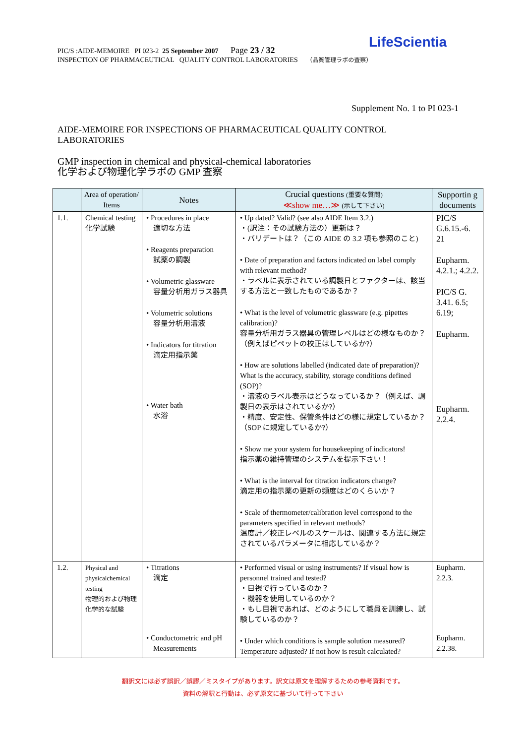PIC/S :AIDE-MEMOIRE PI 023-2 25 September 2007 Page 23 / 32
INSPECTION OF PHARMACEUTICAL QUALITY CONTROL LABORATORIES （品質管理ラボの査察）
LifeScientia
Supplement No. 1 to PI 023-1
AIDE-MEMOIRE FOR INSPECTIONS OF PHARMACEUTICAL QUALITY CONTROL LABORATORIES
GMP inspection in chemical and physical-chemical laboratories
化学および物理化学ラボの GMP 査察
| | Area of operation/ Items | Notes | Crucial questions (重要な質問) ≪show me…≫ (示して下さい) | Supportin g documents |
| --- | --- | --- | --- | --- |
| 1.1. | Chemical testing 化学試験 | • Procedures in place 適切な方法 • Reagents preparation 試薬の調製 • Volumetric glassware 容量分析用ガラス器具 • Volumetric solutions 容量分析用溶液 • Indicators for titration 滴定用指示薬 • Water bath 水浴 | • Up dated? Valid? (see also AIDE Item 3.2.) ・(訳注：その試験方法の）更新は？ ・バリデートは？（この AIDE の 3.2 項も参照のこと) • Date of preparation and factors indicated on label comply with relevant method? ・ラベルに表示されている調製日とファクターは、該当する方法と一致したものであるか？ • What is the level of volumetric glassware (e.g. pipettes calibration)? 容量分析用ガラス器具の管理レベルはどの様なものか？（例えばピペットの校正はしているか?） • How are solutions labelled (indicated date of preparation)? What is the accuracy, stability, storage conditions defined (SOP)? ・溶液のラベル表示はどうなっているか？（例えば、調製日の表示はされているか?） ・精度、安定性、保管条件はどの様に規定しているか？（SOP に規定しているか?） • Show me your system for housekeeping of indicators! 指示薬の維持管理のシステムを提示下さい！ • What is the interval for titration indicators change? 滴定用の指示薬の更新の頻度はどのくらいか？ • Scale of thermometer/calibration level correspond to the parameters specified in relevant methods? 温度計／校正レベルのスケールは、関連する方法に規定されているパラメータに相応しているか？ | PIC/S G.6.15.-6. 21 Eupharm. 4.2.1.; 4.2.2. PIC/S G. 3.41. 6.5; 6.19; Eupharm. Eupharm. 2.2.4. |
| 1.2. | Physical and physicalchemical testing 物理的および物理化学的な試験 | • Titrations 滴定 • Conductometric and pH Measurements | • Performed visual or using instruments? If visual how is personnel trained and tested? ・目視で行っているのか？ ・機器を使用しているのか？ ・もし目視であれば、どのようにして職員を訓練し、試験しているのか？ • Under which conditions is sample solution measured? Temperature adjusted? If not how is result calculated? | Eupharm. 2.2.3. Eupharm. 2.2.38. |
翻訳文には必ず誤訳／誤謬／ミスタイプがあります。訳文は原文を理解するための参考資料です。
資料の解釈と行動は、必ず原文に基づいて行って下さい